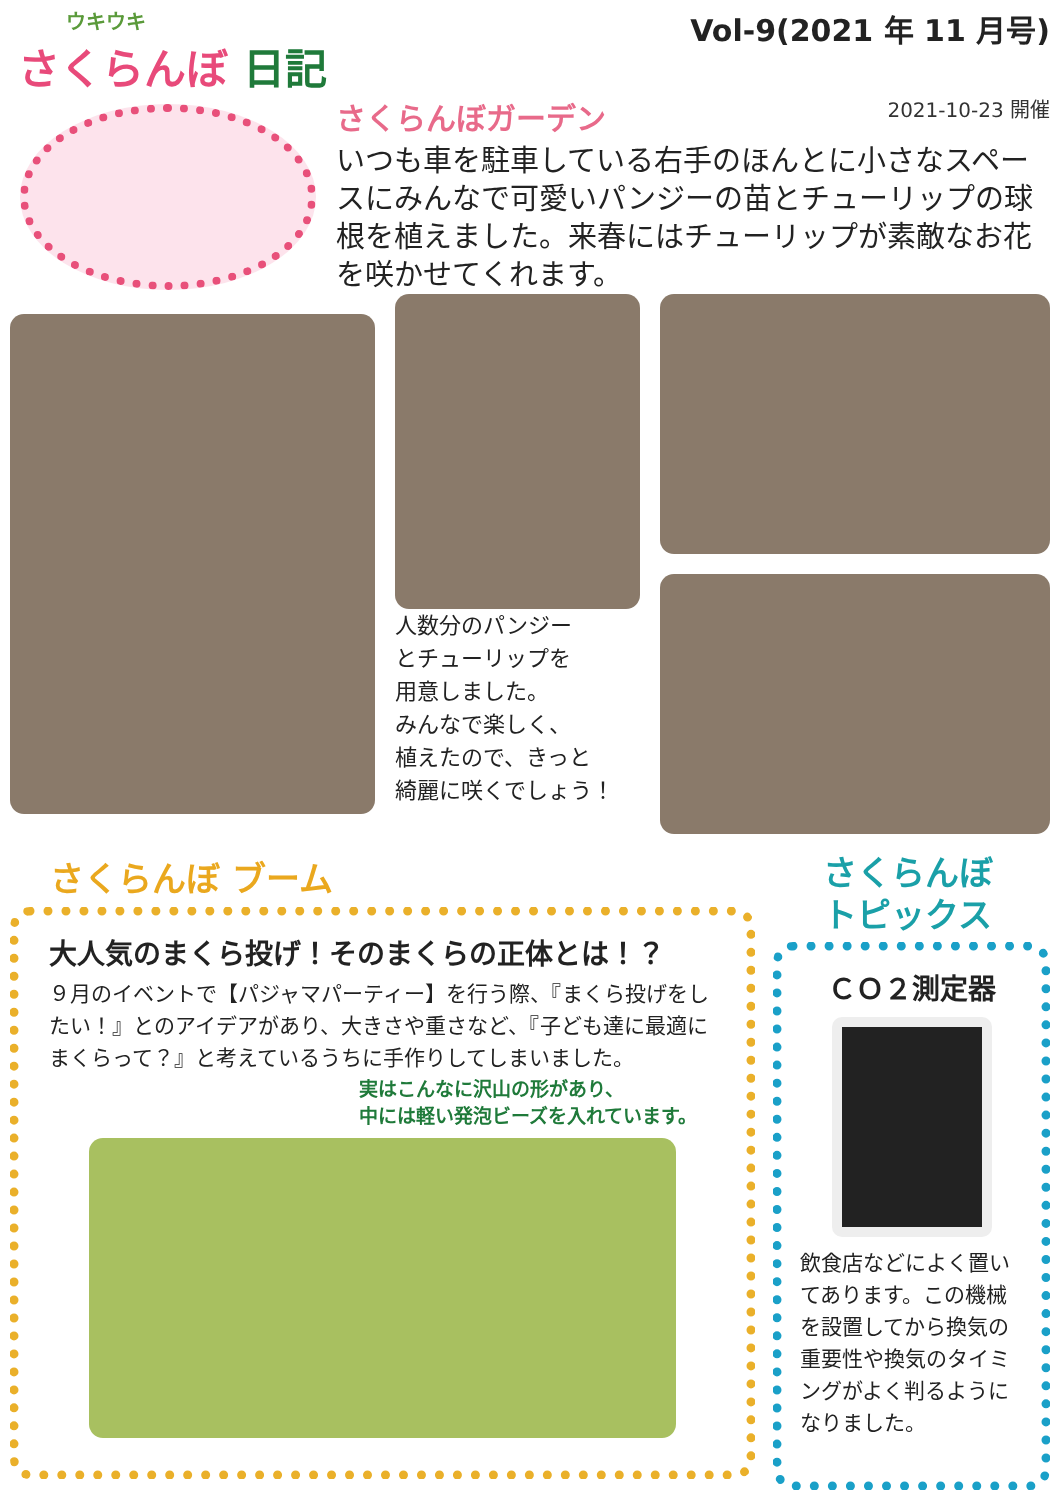ウキウキ
さくらんぼ 日記
Vol-9(2021 年 11 月号)
さくらんぼガーデン 2021-10-23 開催
いつも車を駐車している右手のほんとに小さなスペースにみんなで可愛いパンジーの苗とチューリップの球根を植えました。来春にはチューリップが素敵なお花を咲かせてくれます。
人数分のパンジー
とチューリップを
用意しました。
みんなで楽しく、
植えたので、きっと
綺麗に咲くでしょう！
さくらんぼ ブーム
大人気のまくら投げ！そのまくらの正体とは！？
９月のイベントで【パジャマパーティー】を行う際、『まくら投げをしたい！』とのアイデアがあり、大きさや重さなど、『子ども達に最適にまくらって？』と考えているうちに手作りしてしまいました。
実はこんなに沢山の形があり、
中には軽い発泡ビーズを入れています。
さくらんぼ
トピックス
ＣＯ２測定器
飲食店などによく置いてあります。この機械を設置してから換気の重要性や換気のタイミングがよく判るようになりました。